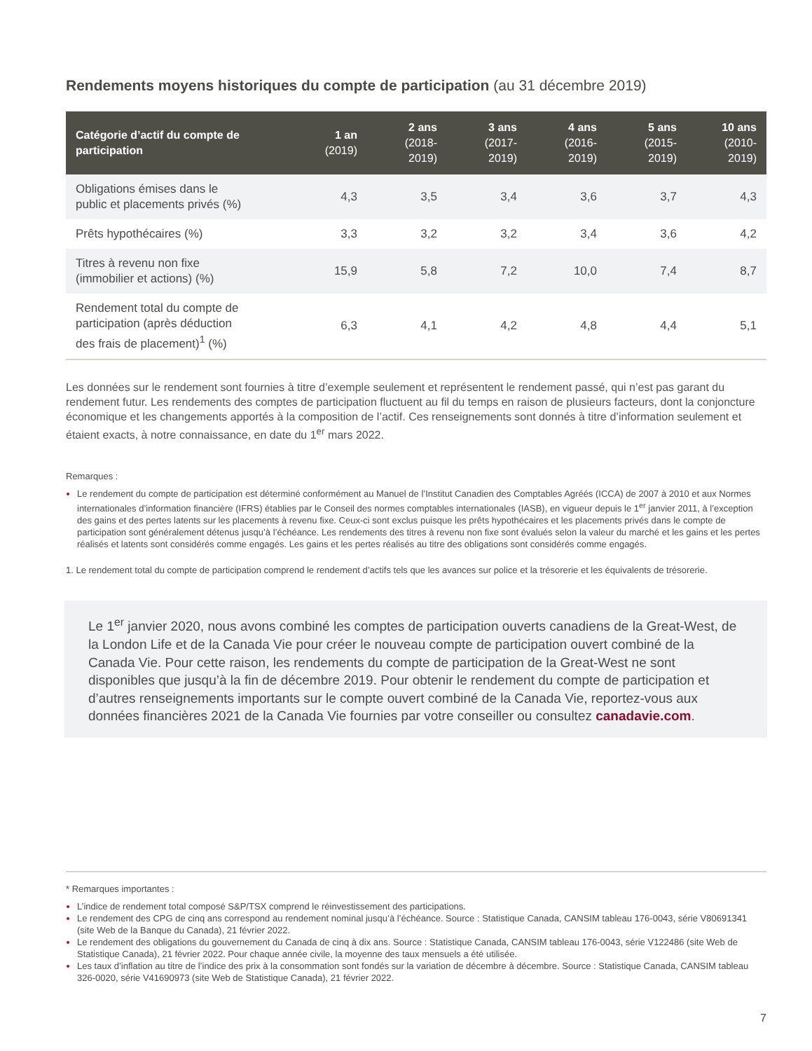Rendements moyens historiques du compte de participation (au 31 décembre 2019)
| Catégorie d’actif du compte de participation | 1 an (2019) | 2 ans (2018-2019) | 3 ans (2017-2019) | 4 ans (2016-2019) | 5 ans (2015-2019) | 10 ans (2010-2019) |
| --- | --- | --- | --- | --- | --- | --- |
| Obligations émises dans le public et placements privés (%) | 4,3 | 3,5 | 3,4 | 3,6 | 3,7 | 4,3 |
| Prêts hypothécaires (%) | 3,3 | 3,2 | 3,2 | 3,4 | 3,6 | 4,2 |
| Titres à revenu non fixe (immobilier et actions) (%) | 15,9 | 5,8 | 7,2 | 10,0 | 7,4 | 8,7 |
| Rendement total du compte de participation (après déduction des frais de placement)<sup>1</sup> (%) | 6,3 | 4,1 | 4,2 | 4,8 | 4,4 | 5,1 |
Les données sur le rendement sont fournies à titre d’exemple seulement et représentent le rendement passé, qui n’est pas garant du rendement futur. Les rendements des comptes de participation fluctuent au fil du temps en raison de plusieurs facteurs, dont la conjoncture économique et les changements apportés à la composition de l’actif. Ces renseignements sont donnés à titre d’information seulement et étaient exacts, à notre connaissance, en date du 1<sup>er</sup> mars 2022.
Remarques :
Le rendement du compte de participation est déterminé conformément au Manuel de l’Institut Canadien des Comptables Agréés (ICCA) de 2007 à 2010 et aux Normes internationales d’information financière (IFRS) établies par le Conseil des normes comptables internationales (IASB), en vigueur depuis le 1<sup>er</sup> janvier 2011, à l’exception des gains et des pertes latents sur les placements à revenu fixe. Ceux-ci sont exclus puisque les prêts hypothécaires et les placements privés dans le compte de participation sont généralement détenus jusqu’à l’échéance. Les rendements des titres à revenu non fixe sont évalués selon la valeur du marché et les gains et les pertes réalisés et latents sont considérés comme engagés. Les gains et les pertes réalisés au titre des obligations sont considérés comme engagés.
1. Le rendement total du compte de participation comprend le rendement d’actifs tels que les avances sur police et la trésorerie et les équivalents de trésorerie.
Le 1<sup>er</sup> janvier 2020, nous avons combiné les comptes de participation ouverts canadiens de la Great-West, de la London Life et de la Canada Vie pour créer le nouveau compte de participation ouvert combiné de la Canada Vie. Pour cette raison, les rendements du compte de participation de la Great-West ne sont disponibles que jusqu’à la fin de décembre 2019. Pour obtenir le rendement du compte de participation et d’autres renseignements importants sur le compte ouvert combiné de la Canada Vie, reportez-vous aux données financières 2021 de la Canada Vie fournies par votre conseiller ou consultez canadavie.com.
* Remarques importantes :
L’indice de rendement total composé S&P/TSX comprend le réinvestissement des participations.
Le rendement des CPG de cinq ans correspond au rendement nominal jusqu’à l’échéance. Source : Statistique Canada, CANSIM tableau 176-0043, série V80691341 (site Web de la Banque du Canada), 21 février 2022.
Le rendement des obligations du gouvernement du Canada de cinq à dix ans. Source : Statistique Canada, CANSIM tableau 176-0043, série V122486 (site Web de Statistique Canada), 21 février 2022. Pour chaque année civile, la moyenne des taux mensuels a été utilisée.
Les taux d’inflation au titre de l’indice des prix à la consommation sont fondés sur la variation de décembre à décembre. Source : Statistique Canada, CANSIM tableau 326-0020, série V41690973 (site Web de Statistique Canada), 21 février 2022.
7